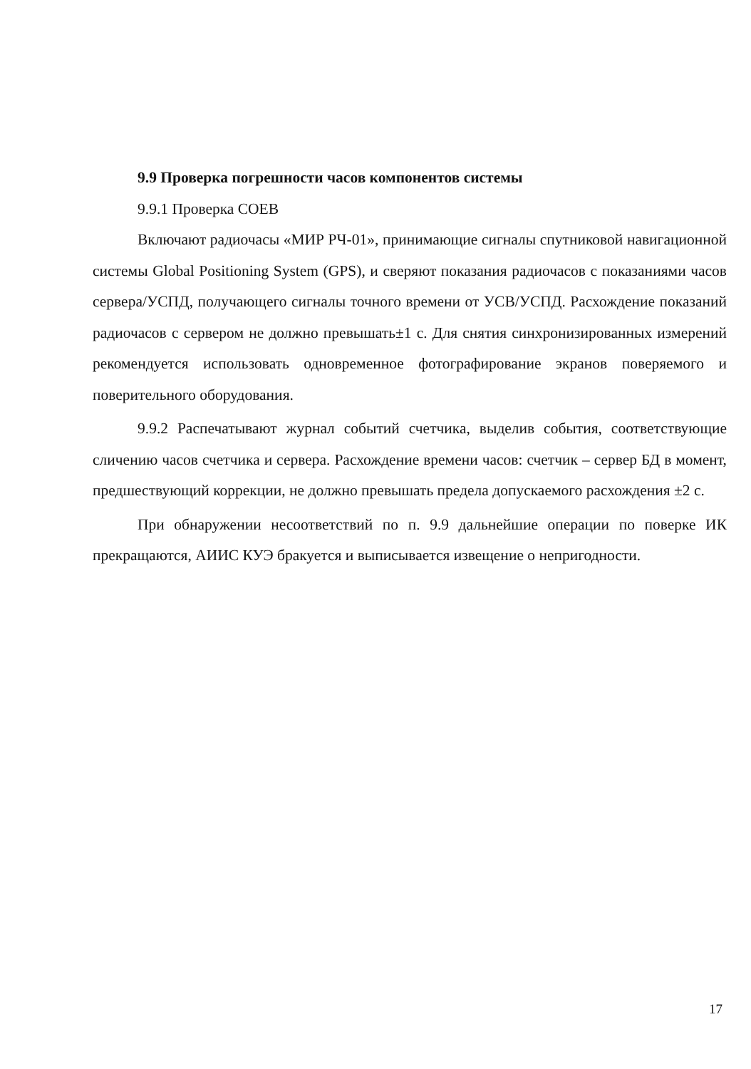9.9 Проверка погрешности часов компонентов системы
9.9.1 Проверка СОЕВ
Включают радиочасы «МИР РЧ-01», принимающие сигналы спутниковой навигационной системы Global Positioning System (GPS), и сверяют показания радиочасов с показаниями часов сервера/УСПД, получающего сигналы точного времени от УСВ/УСПД. Расхождение показаний радиочасов с сервером не должно превышать±1 с. Для снятия синхронизированных измерений рекомендуется использовать одновременное фотографирование экранов поверяемого и поверительного оборудования.
9.9.2 Распечатывают журнал событий счетчика, выделив события, соответствующие сличению часов счетчика и сервера. Расхождение времени часов: счетчик – сервер БД в момент, предшествующий коррекции, не должно превышать предела допускаемого расхождения ±2 с.
При обнаружении несоответствий по п. 9.9 дальнейшие операции по поверке ИК прекращаются, АИИС КУЭ бракуется и выписывается извещение о непригодности.
17